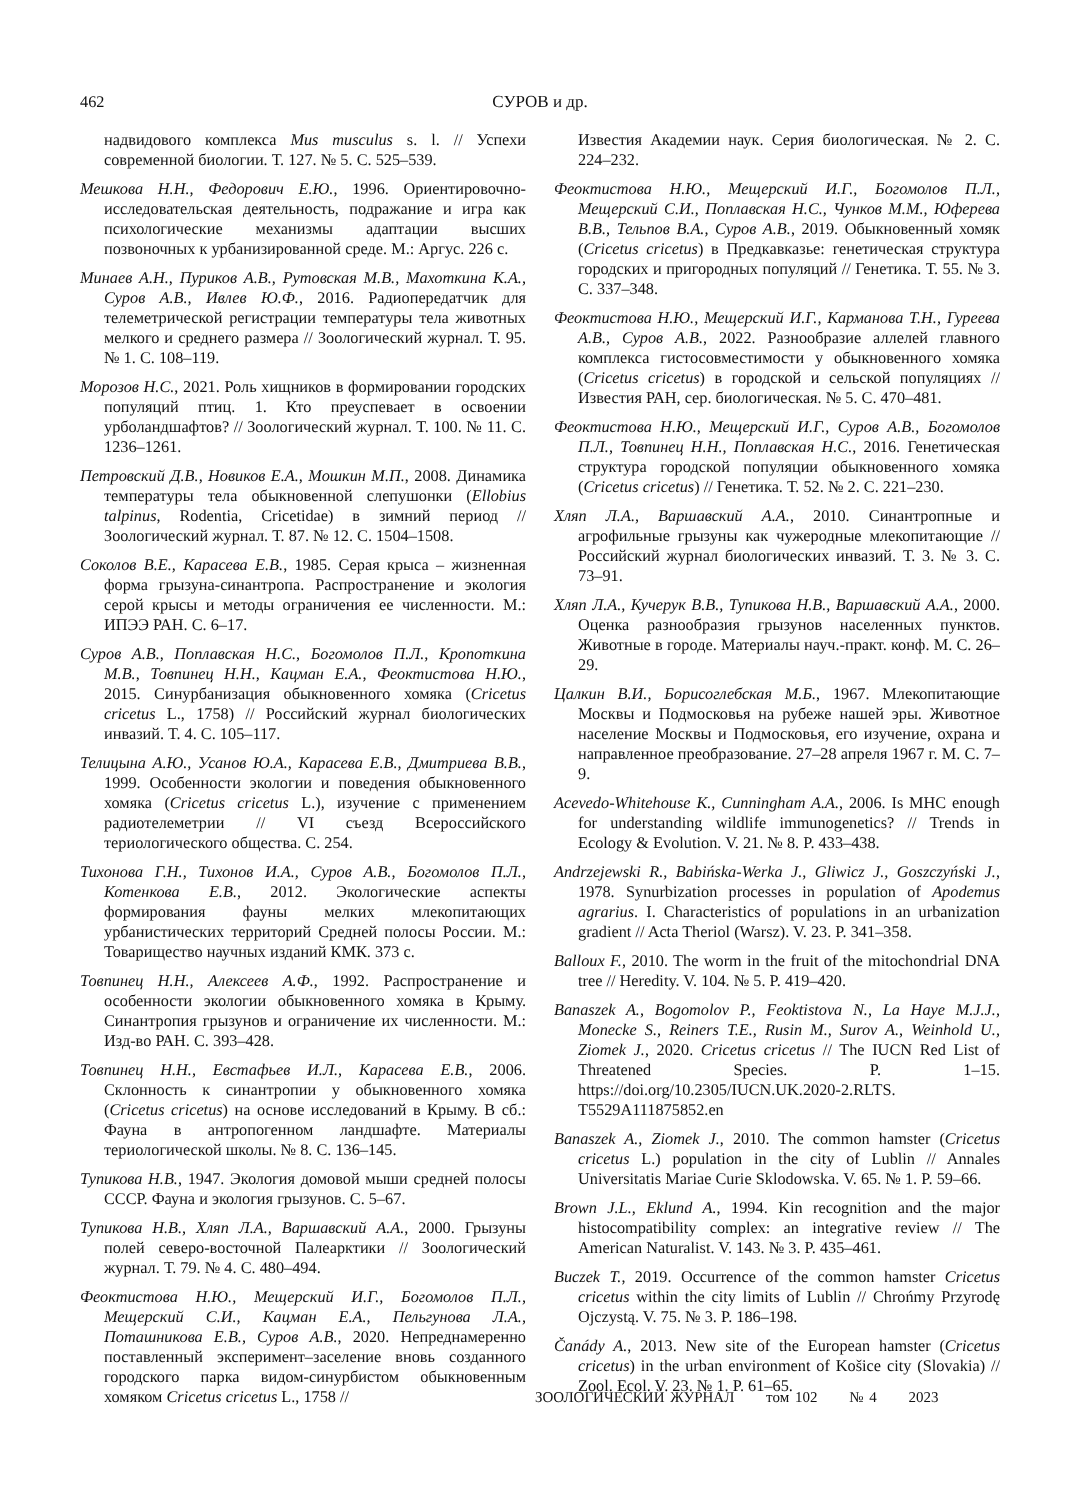462 СУРОВ и др.
надвидового комплекса Mus musculus s. l. // Успехи современной биологии. Т. 127. № 5. С. 525–539.
Мешкова Н.Н., Федорович Е.Ю., 1996. Ориентировочно-исследовательская деятельность, подражание и игра как психологические механизмы адаптации высших позвоночных к урбанизированной среде. М.: Аргус. 226 с.
Минаев А.Н., Пуриков А.В., Рутовская М.В., Махоткина К.А., Суров А.В., Ивлев Ю.Ф., 2016. Радиопередатчик для телеметрической регистрации температуры тела животных мелкого и среднего размера // Зоологический журнал. Т. 95. № 1. С. 108–119.
Морозов Н.С., 2021. Роль хищников в формировании городских популяций птиц. 1. Кто преуспевает в освоении урболандшафтов? // Зоологический журнал. Т. 100. № 11. С. 1236–1261.
Петровский Д.В., Новиков Е.А., Мошкин М.П., 2008. Динамика температуры тела обыкновенной слепушонки (Ellobius talpinus, Rodentia, Cricetidae) в зимний период // Зоологический журнал. Т. 87. № 12. С. 1504–1508.
Соколов В.Е., Карасева Е.В., 1985. Серая крыса – жизненная форма грызуна-синантропа. Распространение и экология серой крысы и методы ограничения ее численности. М.: ИПЭЭ РАН. С. 6–17.
Суров А.В., Поплавская Н.С., Богомолов П.Л., Кропоткина М.В., Товпинец Н.Н., Кацман Е.А., Феоктистова Н.Ю., 2015. Синурбанизация обыкновенного хомяка (Cricetus cricetus L., 1758) // Российский журнал биологических инвазий. Т. 4. С. 105–117.
Телицына А.Ю., Усанов Ю.А., Карасева Е.В., Дмитриева В.В., 1999. Особенности экологии и поведения обыкновенного хомяка (Cricetus cricetus L.), изучение с применением радиотелеметрии // VI съезд Всероссийского териологического общества. С. 254.
Тихонова Г.Н., Тихонов И.А., Суров А.В., Богомолов П.Л., Котенкова Е.В., 2012. Экологические аспекты формирования фауны мелких млекопитающих урбанистических территорий Средней полосы России. М.: Товарищество научных изданий КМК. 373 с.
Товпинец Н.Н., Алексеев А.Ф., 1992. Распространение и особенности экологии обыкновенного хомяка в Крыму. Синантропия грызунов и ограничение их численности. М.: Изд-во РАН. С. 393–428.
Товпинец Н.Н., Евстафьев И.Л., Карасева Е.В., 2006. Склонность к синантропии у обыкновенного хомяка (Cricetus cricetus) на основе исследований в Крыму. В сб.: Фауна в антропогенном ландшафте. Материалы териологической школы. № 8. С. 136–145.
Тупикова Н.В., 1947. Экология домовой мыши средней полосы СССР. Фауна и экология грызунов. С. 5–67.
Тупикова Н.В., Хляп Л.А., Варшавский А.А., 2000. Грызуны полей северо-восточной Палеарктики // Зоологический журнал. Т. 79. № 4. С. 480–494.
Феоктистова Н.Ю., Мещерский И.Г., Богомолов П.Л., Мещерский С.И., Кацман Е.А., Пельгунова Л.А., Поташникова Е.В., Суров А.В., 2020. Непреднамеренно поставленный эксперимент–заселение вновь созданного городского парка видом-синурбистом обыкновенным хомяком Cricetus cricetus L., 1758 //
Известия Академии наук. Серия биологическая. № 2. С. 224–232.
Феоктистова Н.Ю., Мещерский И.Г., Богомолов П.Л., Мещерский С.И., Поплавская Н.С., Чунков М.М., Юферева В.В., Тельпов В.А., Суров А.В., 2019. Обыкновенный хомяк (Cricetus cricetus) в Предкавказье: генетическая структура городских и пригородных популяций // Генетика. Т. 55. № 3. С. 337–348.
Феоктистова Н.Ю., Мещерский И.Г., Карманова Т.Н., Гуреева А.В., Суров А.В., 2022. Разнообразие аллелей главного комплекса гистосовместимости у обыкновенного хомяка (Cricetus cricetus) в городской и сельской популяциях // Известия РАН, сер. биологическая. № 5. С. 470–481.
Феоктистова Н.Ю., Мещерский И.Г., Суров А.В., Богомолов П.Л., Товпинец Н.Н., Поплавская Н.С., 2016. Генетическая структура городской популяции обыкновенного хомяка (Cricetus cricetus) // Генетика. Т. 52. № 2. С. 221–230.
Хляп Л.А., Варшавский А.А., 2010. Синантропные и агрофильные грызуны как чужеродные млекопитающие // Российский журнал биологических инвазий. Т. 3. № 3. С. 73–91.
Хляп Л.А., Кучерук В.В., Тупикова Н.В., Варшавский А.А., 2000. Оценка разнообразия грызунов населенных пунктов. Животные в городе. Материалы науч.-практ. конф. М. С. 26–29.
Цалкин В.И., Борисоглебская М.Б., 1967. Млекопитающие Москвы и Подмосковья на рубеже нашей эры. Животное население Москвы и Подмосковья, его изучение, охрана и направленное преобразование. 27–28 апреля 1967 г. М. С. 7–9.
Acevedo-Whitehouse K., Cunningham A.A., 2006. Is MHC enough for understanding wildlife immunogenetics? // Trends in Ecology & Evolution. V. 21. № 8. P. 433–438.
Andrzejewski R., Babińska-Werka J., Gliwicz J., Goszczyński J., 1978. Synurbization processes in population of Apodemus agrarius. I. Characteristics of populations in an urbanization gradient // Acta Theriol (Warsz). V. 23. P. 341–358.
Balloux F., 2010. The worm in the fruit of the mitochondrial DNA tree // Heredity. V. 104. № 5. P. 419–420.
Banaszek A., Bogomolov P., Feoktistova N., La Haye M.J.J., Monecke S., Reiners T.E., Rusin M., Surov A., Weinhold U., Ziomek J., 2020. Cricetus cricetus // The IUCN Red List of Threatened Species. P. 1–15. https://doi.org/10.2305/IUCN.UK.2020-2.RLTS. T5529A111875852.en
Banaszek A., Ziomek J., 2010. The common hamster (Cricetus cricetus L.) population in the city of Lublin // Annales Universitatis Mariae Curie Sklodowska. V. 65. № 1. P. 59–66.
Brown J.L., Eklund A., 1994. Kin recognition and the major histocompatibility complex: an integrative review // The American Naturalist. V. 143. № 3. P. 435–461.
Buczek T., 2019. Occurrence of the common hamster Cricetus cricetus within the city limits of Lublin // Chrońmy Przyrodę Ojczystą. V. 75. № 3. P. 186–198.
Čanády A., 2013. New site of the European hamster (Cricetus cricetus) in the urban environment of Košice city (Slovakia) // Zool. Ecol. V. 23. № 1. P. 61–65.
ЗООЛОГИЧЕСКИЙ ЖУРНАЛ том 102 № 4 2023